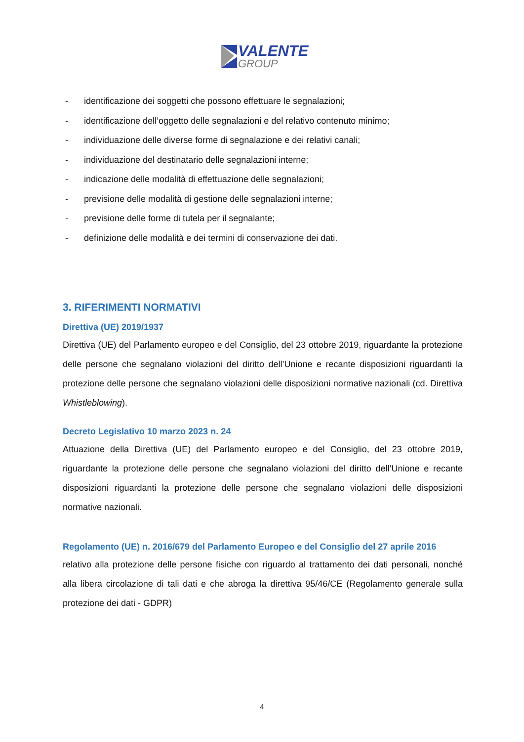VALENTE
GROUP
- identificazione dei soggetti che possono effettuare le segnalazioni;
- identificazione dell’oggetto delle segnalazioni e del relativo contenuto minimo;
- individuazione delle diverse forme di segnalazione e dei relativi canali;
- individuazione del destinatario delle segnalazioni interne;
- indicazione delle modalità di effettuazione delle segnalazioni;
- previsione delle modalità di gestione delle segnalazioni interne;
- previsione delle forme di tutela per il segnalante;
- definizione delle modalità e dei termini di conservazione dei dati.
3. RIFERIMENTI NORMATIVI
Direttiva (UE) 2019/1937
Direttiva (UE) del Parlamento europeo e del Consiglio, del 23 ottobre 2019, riguardante la protezione delle persone che segnalano violazioni del diritto dell’Unione e recante disposizioni riguardanti la protezione delle persone che segnalano violazioni delle disposizioni normative nazionali (cd. Direttiva Whistleblowing).
Decreto Legislativo 10 marzo 2023 n. 24
Attuazione della Direttiva (UE) del Parlamento europeo e del Consiglio, del 23 ottobre 2019, riguardante la protezione delle persone che segnalano violazioni del diritto dell’Unione e recante disposizioni riguardanti la protezione delle persone che segnalano violazioni delle disposizioni normative nazionali.
Regolamento (UE) n. 2016/679 del Parlamento Europeo e del Consiglio del 27 aprile 2016
relativo alla protezione delle persone fisiche con riguardo al trattamento dei dati personali, nonché alla libera circolazione di tali dati e che abroga la direttiva 95/46/CE (Regolamento generale sulla protezione dei dati - GDPR)
4